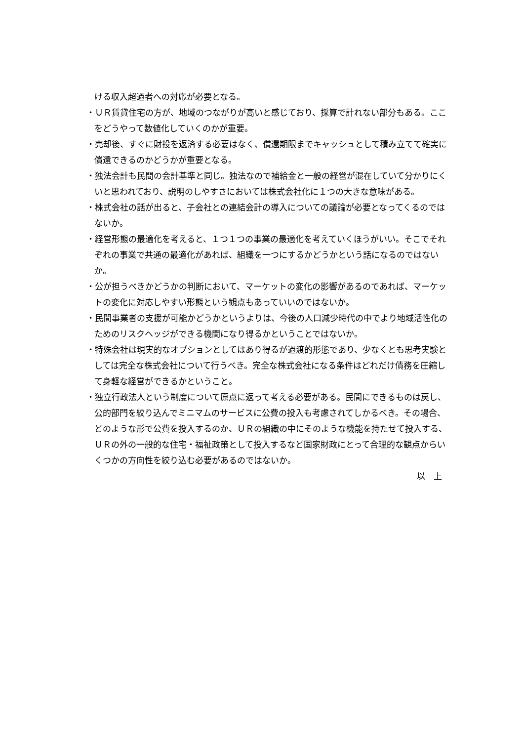ける収入超過者への対応が必要となる。
・ＵＲ賃貸住宅の方が、地域のつながりが高いと感じており、採算で計れない部分もある。ここをどうやって数値化していくのかが重要。
・売却後、すぐに財投を返済する必要はなく、償還期限までキャッシュとして積み立てて確実に償還できるのかどうかが重要となる。
・独法会計も民間の会計基準と同じ。独法なので補給金と一般の経営が混在していて分かりにくいと思われており、説明のしやすさにおいては株式会社化に１つの大きな意味がある。
・株式会社の話が出ると、子会社との連結会計の導入についての議論が必要となってくるのではないか。
・経営形態の最適化を考えると、１つ１つの事業の最適化を考えていくほうがいい。そこでそれぞれの事業で共通の最適化があれば、組織を一つにするかどうかという話になるのではないか。
・公が担うべきかどうかの判断において、マーケットの変化の影響があるのであれば、マーケットの変化に対応しやすい形態という観点もあっていいのではないか。
・民間事業者の支援が可能かどうかというよりは、今後の人口減少時代の中でより地域活性化のためのリスクヘッジができる機関になり得るかということではないか。
・特殊会社は現実的なオプションとしてはあり得るが過渡的形態であり、少なくとも思考実験としては完全な株式会社について行うべき。完全な株式会社になる条件はどれだけ債務を圧縮して身軽な経営ができるかということ。
・独立行政法人という制度について原点に返って考える必要がある。民間にできるものは戻し、公的部門を絞り込んでミニマムのサービスに公費の投入も考慮されてしかるべき。その場合、どのような形で公費を投入するのか、ＵＲの組織の中にそのような機能を持たせて投入する、ＵＲの外の一般的な住宅・福祉政策として投入するなど国家財政にとって合理的な観点からいくつかの方向性を絞り込む必要があるのではないか。
以　上